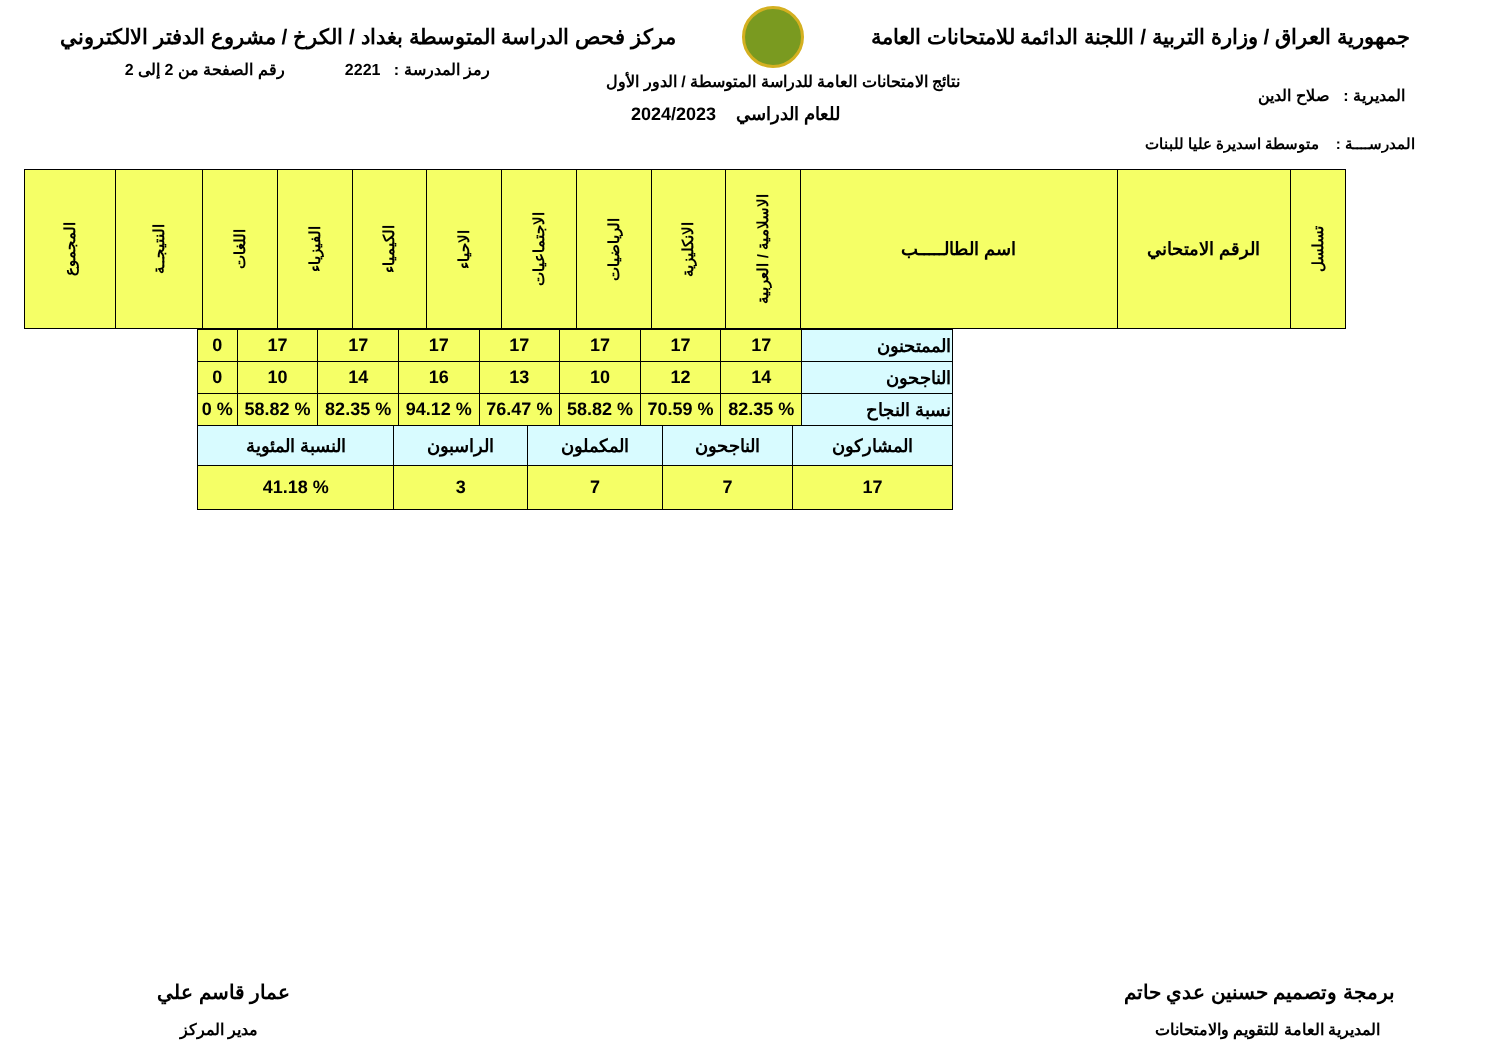جمهورية العراق / وزارة التربية / اللجنة الدائمة للامتحانات العامة
مركز فحص الدراسة المتوسطة بغداد / الكرخ / مشروع الدفتر الالكتروني
رمز المدرسة : 2221 رقم الصفحة من 2 إلى 2
نتائج الامتحانات العامة للدراسة المتوسطة / الدور الأول
المديرية : صلاح الدين
للعام الدراسي 2024/2023
المدرســــة : متوسطة اسديرة عليا للبنات
| تسلسل | الرقم الامتحاني | اسم الطالـــــب | الاسلامية / العربية | الانكليزية | الرياضيات | الاجتماعيات | الاحياء | الكيمياء | الفيزياء | اللغات | النتيجــة | المجموع |
| الممتحنون | 17 | 17 | 17 | 17 | 17 | 17 | 17 | 0 |
| الناجحون | 14 | 12 | 10 | 13 | 16 | 14 | 10 | 0 |
| نسبة النجاح | % 82.35 | % 70.59 | % 58.82 | % 76.47 | % 94.12 | % 82.35 | % 58.82 | % 0 |
| المشاركون | الناجحون | المكملون | الراسبون | النسبة المئوية |
| 17 | 7 | 7 | 3 | % 41.18 |
برمجة وتصميم حسنين عدي حاتم
المديرية العامة للتقويم والامتحانات
عمار قاسم علي
مدير المركز